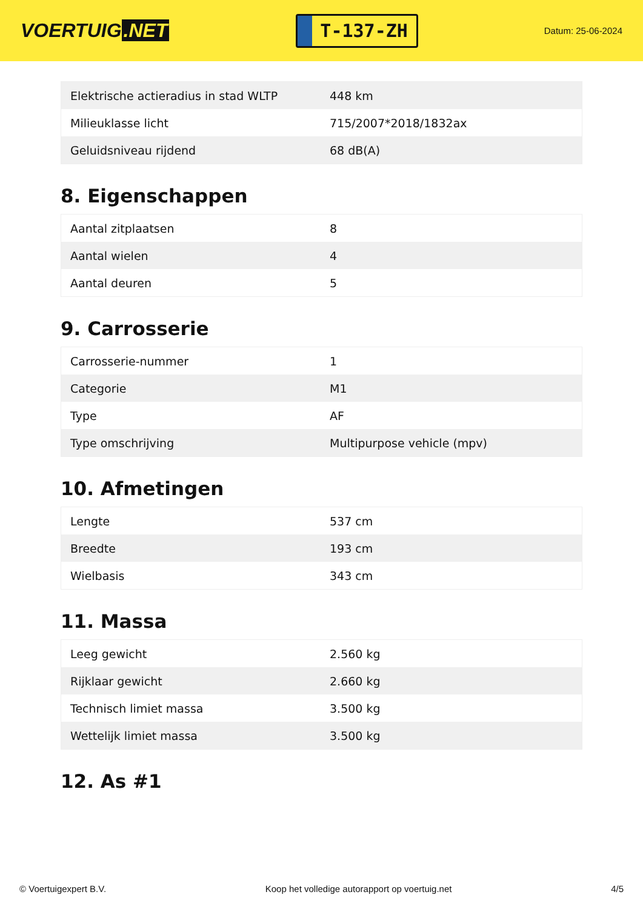VOERTUIG.NET
T-137-ZH
Datum: 25-06-2024
| Elektrische actieradius in stad WLTP | 448 km |
| Milieuklasse licht | 715/2007*2018/1832ax |
| Geluidsniveau rijdend | 68 dB(A) |
8. Eigenschappen
| Aantal zitplaatsen | 8 |
| Aantal wielen | 4 |
| Aantal deuren | 5 |
9. Carrosserie
| Carrosserie-nummer | 1 |
| Categorie | M1 |
| Type | AF |
| Type omschrijving | Multipurpose vehicle (mpv) |
10. Afmetingen
| Lengte | 537 cm |
| Breedte | 193 cm |
| Wielbasis | 343 cm |
11. Massa
| Leeg gewicht | 2.560 kg |
| Rijklaar gewicht | 2.660 kg |
| Technisch limiet massa | 3.500 kg |
| Wettelijk limiet massa | 3.500 kg |
12. As #1
© Voertuigexpert B.V. Koop het volledige autorapport op voertuig.net 4/5